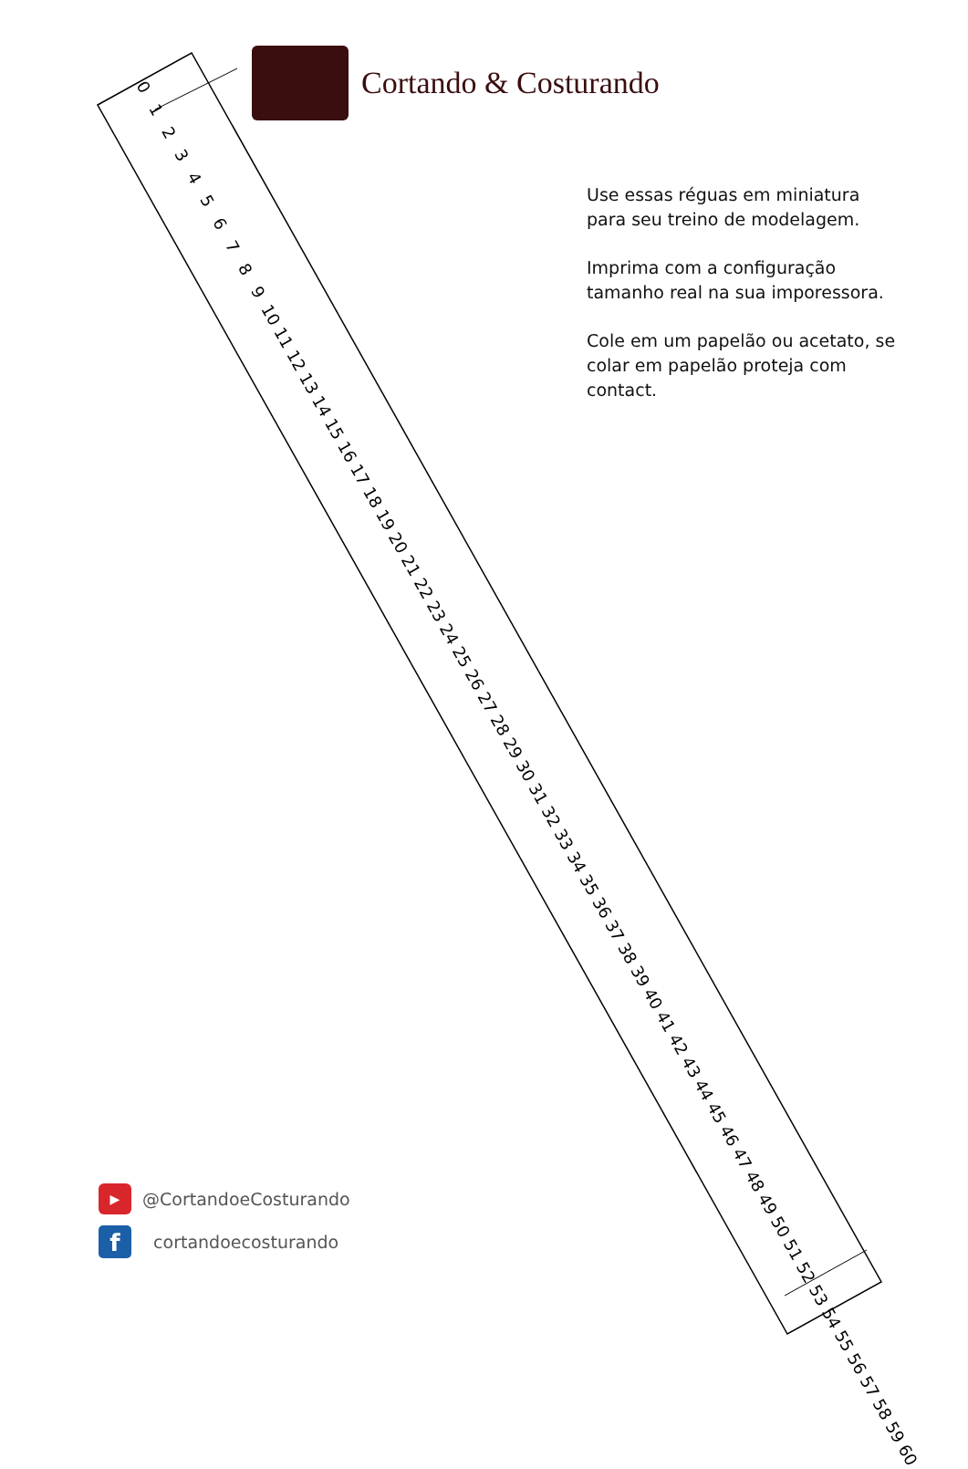Cortando & Costurando
0 1 2 3 4 5 6 7 8 9 10 11 12 13 14 15 16 17 18 19 20 21 22 23 24 25 26 27 28 29 30 31 32 33 34 35 36 37 38 39 40 41 42 43 44 45 46 47 48 49 50 51 52 53 54 55 56 57 58 59 60
0 1 2 3 4 5 6 7 8 9 10 11 12 13 14 15 16 17 18 19 20 21 22 23 24 25 26 27 28 29 30 31 32 33 34 35 36 37 38 39 40 41 42 43 44 45 46 47 48 49 50 51 52 53 54 55 56 57 58 59 60
Use essas réguas em miniatura para seu treino de modelagem.
Imprima com a configuração tamanho real na sua imporessora.
Cole em um papelão ou acetato, se colar em papelão proteja com contact.
▶ @CortandoeCosturando
f cortandoecosturando